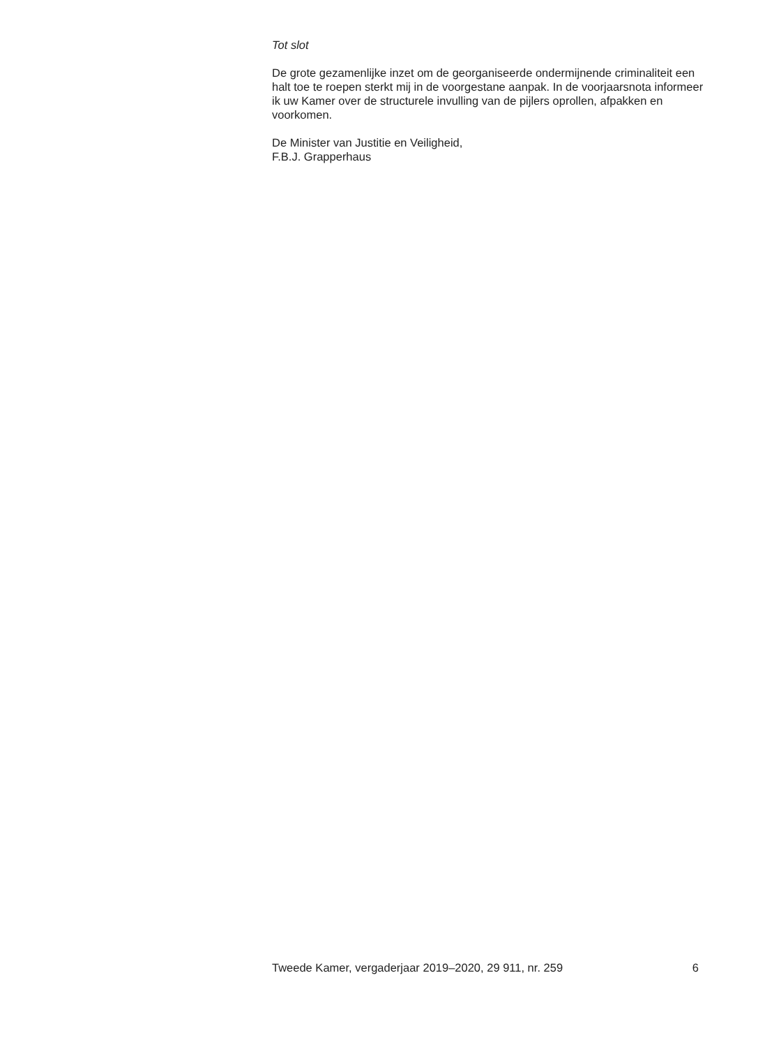Tot slot
De grote gezamenlijke inzet om de georganiseerde ondermijnende criminaliteit een halt toe te roepen sterkt mij in de voorgestane aanpak. In de voorjaarsnota informeer ik uw Kamer over de structurele invulling van de pijlers oprollen, afpakken en voorkomen.
De Minister van Justitie en Veiligheid,
F.B.J. Grapperhaus
Tweede Kamer, vergaderjaar 2019–2020, 29 911, nr. 259 6